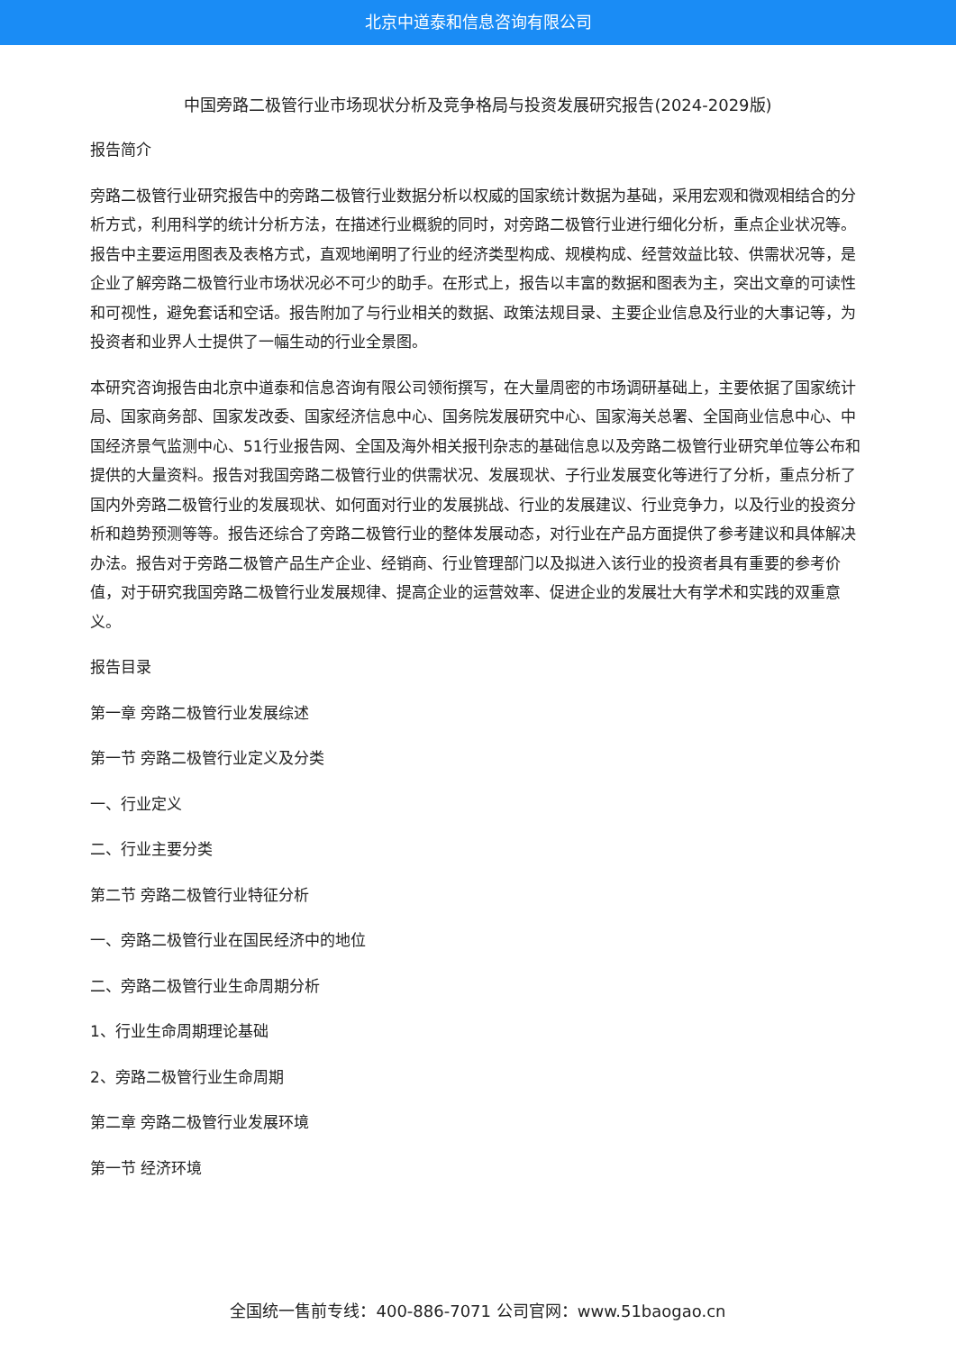北京中道泰和信息咨询有限公司
中国旁路二极管行业市场现状分析及竞争格局与投资发展研究报告(2024-2029版)
报告简介
旁路二极管行业研究报告中的旁路二极管行业数据分析以权威的国家统计数据为基础，采用宏观和微观相结合的分析方式，利用科学的统计分析方法，在描述行业概貌的同时，对旁路二极管行业进行细化分析，重点企业状况等。报告中主要运用图表及表格方式，直观地阐明了行业的经济类型构成、规模构成、经营效益比较、供需状况等，是企业了解旁路二极管行业市场状况必不可少的助手。在形式上，报告以丰富的数据和图表为主，突出文章的可读性和可视性，避免套话和空话。报告附加了与行业相关的数据、政策法规目录、主要企业信息及行业的大事记等，为投资者和业界人士提供了一幅生动的行业全景图。
本研究咨询报告由北京中道泰和信息咨询有限公司领衔撰写，在大量周密的市场调研基础上，主要依据了国家统计局、国家商务部、国家发改委、国家经济信息中心、国务院发展研究中心、国家海关总署、全国商业信息中心、中国经济景气监测中心、51行业报告网、全国及海外相关报刊杂志的基础信息以及旁路二极管行业研究单位等公布和提供的大量资料。报告对我国旁路二极管行业的供需状况、发展现状、子行业发展变化等进行了分析，重点分析了国内外旁路二极管行业的发展现状、如何面对行业的发展挑战、行业的发展建议、行业竞争力，以及行业的投资分析和趋势预测等等。报告还综合了旁路二极管行业的整体发展动态，对行业在产品方面提供了参考建议和具体解决办法。报告对于旁路二极管产品生产企业、经销商、行业管理部门以及拟进入该行业的投资者具有重要的参考价值，对于研究我国旁路二极管行业发展规律、提高企业的运营效率、促进企业的发展壮大有学术和实践的双重意义。
报告目录
第一章 旁路二极管行业发展综述
第一节 旁路二极管行业定义及分类
一、行业定义
二、行业主要分类
第二节 旁路二极管行业特征分析
一、旁路二极管行业在国民经济中的地位
二、旁路二极管行业生命周期分析
1、行业生命周期理论基础
2、旁路二极管行业生命周期
第二章 旁路二极管行业发展环境
第一节 经济环境
全国统一售前专线：400-886-7071 公司官网：www.51baogao.cn